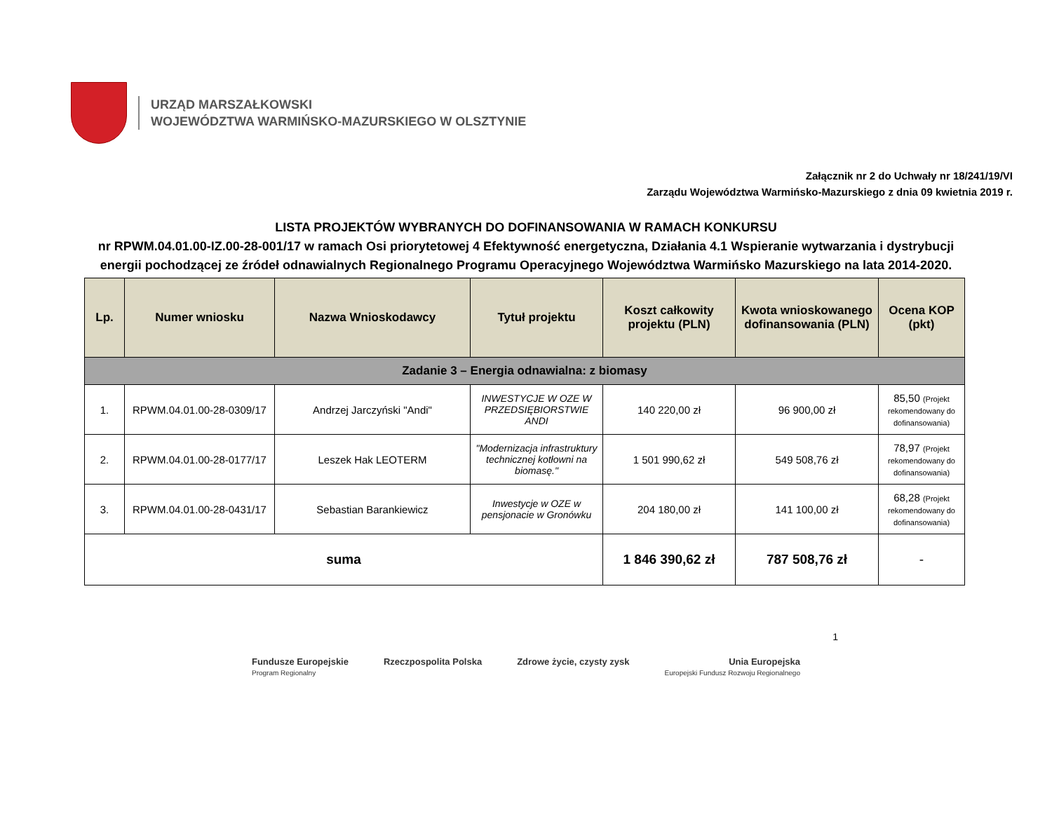URZĄD MARSZAŁKOWSKI
WOJEWÓDZTWA WARMIŃSKO-MAZURSKIEGO W OLSZTYNIE
Załącznik nr 2 do Uchwały nr 18/241/19/VI
Zarządu Województwa Warmińsko-Mazurskiego z dnia 09 kwietnia 2019 r.
LISTA PROJEKTÓW WYBRANYCH DO DOFINANSOWANIA W RAMACH KONKURSU
nr RPWM.04.01.00-IZ.00-28-001/17 w ramach Osi priorytetowej 4 Efektywność energetyczna, Działania 4.1 Wspieranie wytwarzania i dystrybucji energii pochodzącej ze źródeł odnawialnych Regionalnego Programu Operacyjnego Województwa Warmińsko Mazurskiego na lata 2014-2020.
| Lp. | Numer wniosku | Nazwa Wnioskodawcy | Tytuł projektu | Koszt całkowity projektu (PLN) | Kwota wnioskowanego dofinansowania (PLN) | Ocena KOP (pkt) |
| --- | --- | --- | --- | --- | --- | --- |
| Zadanie 3 – Energia odnawialna: z biomasy | | | | | | |
| 1. | RPWM.04.01.00-28-0309/17 | Andrzej Jarczyński "Andi" | INWESTYCJE W OZE W PRZEDSIĘBIORSTWIE ANDI | 140 220,00 zł | 96 900,00 zł | 85,50 (Projekt rekomendowany do dofinansowania) |
| 2. | RPWM.04.01.00-28-0177/17 | Leszek Hak LEOTERM | "Modernizacja infrastruktury technicznej kotłowni na biomasę." | 1 501 990,62 zł | 549 508,76 zł | 78,97 (Projekt rekomendowany do dofinansowania) |
| 3. | RPWM.04.01.00-28-0431/17 | Sebastian Barankiewicz | Inwestycje w OZE w pensjonacie w Gronówku | 204 180,00 zł | 141 100,00 zł | 68,28 (Projekt rekomendowany do dofinansowania) |
| suma | | | | 1 846 390,62 zł | 787 508,76 zł | - |
1
Fundusze Europejskie
Program Regionalny
Rzeczpospolita Polska Zdrowe życie, czysty zysk Unia Europejska
Europejski Fundusz Rozwoju Regionalnego